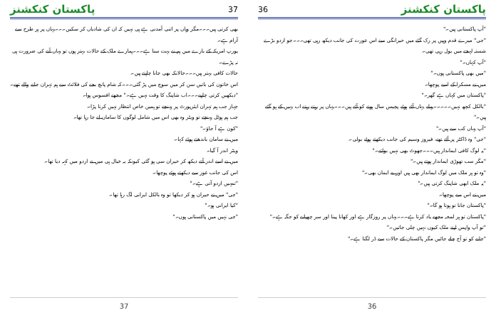36 پاکستان کنکشنز
"آپ پاکستانی ہیں۔"
"جی" میرے قدم وہیں پر رک گئے میں حیرانگی سے اس عورت کی جانب دیکھ رہی تھی۔۔۔جو اردو بڑے شستہ لہجے میں بول رہی تھی۔
"آپ کہاں۔"
"میں بھی پاکستانی ہوں۔"
میں نے مسکرا کے اسے پوچھا۔
"پاکستان میں کہاں ہے گھر۔"
"بالکل کچھ نہیں۔۔۔۔۔پہلے یہاں آئے ہوئے پچیس سال ہونے کو آئے ہیں۔۔۔یہاں پر رہتے رہتے اب یہیں کے ہو گئے ہیں۔"
"آپ یہاں کب سے ہیں۔"
"جی" وہ ڈاکٹر پر آئے تھے، فیروز وسیم کی جانب دیکھتے ہوئے بولی۔
"یہ لوگ کافی ایماندار ہیں۔۔۔جھوٹ بھی نہیں بولتے۔"
"مگر سب تھوڑی ایماندار ہوتے ہیں۔"
"وہ تو ہر ملک میں لوگ ایماندار بھی ہیں اور بے ایمان بھی۔"
"یہ ملک ابھی شاپنگ کرتی ہیں۔"
میں نے اس سے پوچھا۔
"پاکستان جانا تو ہوتا ہو گا۔"
"پاکستان تو ہر لمحہ مجھے یاد کرتا ہے۔۔۔یہاں پر روزگار ہے اور کھانا پینا اور سر چھپانے کو جگہ ہے۔"
"تو آپ واپس اپنے ملک کیوں نہیں چلی جاتیں۔"
"جانے کو تو آج چلے جائیں مگر پاکستان کے حالات سے ڈر لگتا ہے۔"
36
پاکستان کنکشنز 37
بھی کرتی ہیں۔۔۔مگر وہاں پر اتنی آمدنی ہے ہی نہیں کہ ان کی شادیاں کر سکیں۔۔۔یہاں پر ہر طرح سے آرام ہے۔
یورپ امریکہ کے بارے میں ہم نے بہت سنا ہے۔۔۔ہمارے ملک کے حالات بہتر ہوں تو یہاں آنے کی ضرورت ہی نہ پڑے۔
حالات کافی بہتر ہیں۔۔۔حالانکہ بھی جانا چاہتے ہیں۔
اس خاتون کی باتیں سن کر میں سوچ میں پڑ گئی۔۔۔کہ شام پانچ بجے کی فلائٹ سے ہم تہران جانے والے تھے۔
"دیکھیں کرتی چاہیے۔۔۔اب شاپنگ کا وقت نہیں ہے۔" مجھے افسوس ہوا۔
جہاز جب ہم تہران ایئرپورٹ پر پہنچے تو ہمیں خاص انتظار نہیں کرنا پڑا۔
جب ہم ہوٹل پہنچے تو ویٹر وہ بھی اس میں شامل لوگوں کا سامان لے جا رہا تھا۔
"کون ہے آ جاؤ۔"
میں نے سامان باندھتے ہوئے کہا۔
ویٹر اندر آ گیا۔
میں نے اسے اندر آتے دیکھ کر حیران سی ہو گئی کیونکہ یہ خیال ہی میں نے اردو میں کہہ دیا تھا۔
اس کی جانب غور سے دیکھتے ہوئے پوچھا۔
"تمہیں اردو آتی ہے۔"
"جی" میں نے حیران ہو کر دیکھا تو وہ بالکل ایرانی لگ رہا تھا۔
"کیا ایرانی ہو۔"
"جی نہیں میں پاکستانی ہوں۔"
37